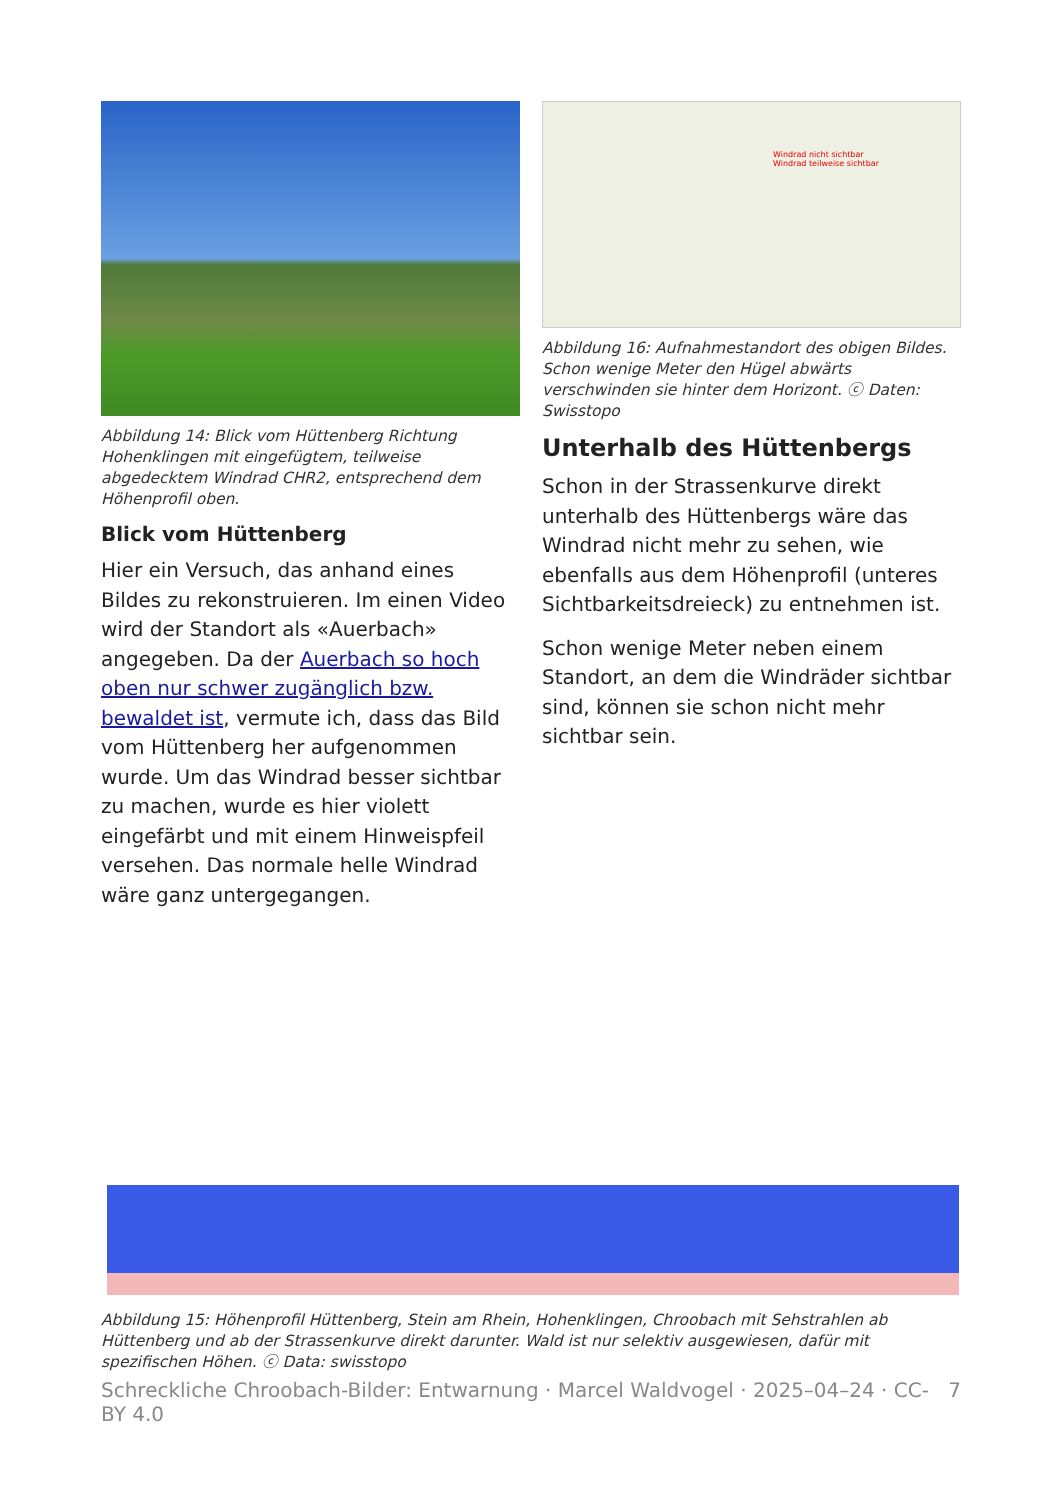Abbildung 14: Blick vom Hüttenberg Richtung Hohenklingen mit eingefügtem, teilweise abgedecktem Windrad CHR2, entsprechend dem Höhenprofil oben.
Blick vom Hüttenberg
Hier ein Versuch, das anhand eines Bildes zu rekonstruieren. Im einen Video wird der Standort als «Auerbach» angegeben. Da der Auerbach so hoch oben nur schwer zugänglich bzw. bewaldet ist, vermute ich, dass das Bild vom Hüttenberg her aufgenommen wurde. Um das Windrad besser sichtbar zu machen, wurde es hier violett eingefärbt und mit einem Hinweispfeil versehen. Das normale helle Windrad wäre ganz untergegangen.
Windrad nicht sichtbar
Windrad teilweise sichtbar
Abbildung 16: Aufnahmestandort des obigen Bildes. Schon wenige Meter den Hügel abwärts verschwinden sie hinter dem Horizont. ⓒ Daten: Swisstopo
Unterhalb des Hüttenbergs
Schon in der Strassenkurve direkt unterhalb des Hüttenbergs wäre das Windrad nicht mehr zu sehen, wie ebenfalls aus dem Höhenprofil (unteres Sichtbarkeitsdreieck) zu entnehmen ist.
Schon wenige Meter neben einem Standort, an dem die Windräder sichtbar sind, können sie schon nicht mehr sichtbar sein.
Abbildung 15: Höhenprofil Hüttenberg, Stein am Rhein, Hohenklingen, Chroobach mit Sehstrahlen ab Hüttenberg und ab der Strassenkurve direkt darunter. Wald ist nur selektiv ausgewiesen, dafür mit spezifischen Höhen. ⓒ Data: swisstopo
Schreckliche Chroobach-Bilder: Entwarnung · Marcel Waldvogel · 2025–04–24 · CC-BY 4.0 7